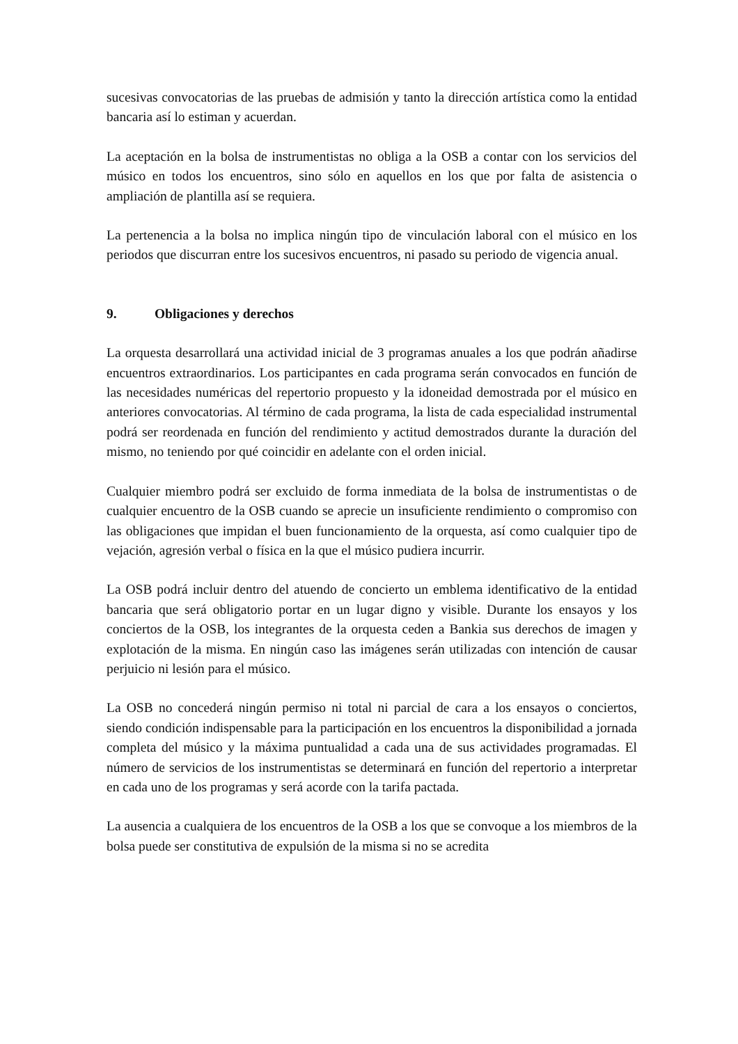sucesivas convocatorias de las pruebas de admisión y tanto la dirección artística como la entidad bancaria así lo estiman y acuerdan.
La aceptación en la bolsa de instrumentistas no obliga a la OSB a contar con los servicios del músico en todos los encuentros, sino sólo en aquellos en los que por falta de asistencia o ampliación de plantilla así se requiera.
La pertenencia a la bolsa no implica ningún tipo de vinculación laboral con el músico en los periodos que discurran entre los sucesivos encuentros, ni pasado su periodo de vigencia anual.
9. Obligaciones y derechos
La orquesta desarrollará una actividad inicial de 3 programas anuales a los que podrán añadirse encuentros extraordinarios. Los participantes en cada programa serán convocados en función de las necesidades numéricas del repertorio propuesto y la idoneidad demostrada por el músico en anteriores convocatorias. Al término de cada programa, la lista de cada especialidad instrumental podrá ser reordenada en función del rendimiento y actitud demostrados durante la duración del mismo, no teniendo por qué coincidir en adelante con el orden inicial.
Cualquier miembro podrá ser excluido de forma inmediata de la bolsa de instrumentistas o de cualquier encuentro de la OSB cuando se aprecie un insuficiente rendimiento o compromiso con las obligaciones que impidan el buen funcionamiento de la orquesta, así como cualquier tipo de vejación, agresión verbal o física en la que el músico pudiera incurrir.
La OSB podrá incluir dentro del atuendo de concierto un emblema identificativo de la entidad bancaria que será obligatorio portar en un lugar digno y visible. Durante los ensayos y los conciertos de la OSB, los integrantes de la orquesta ceden a Bankia sus derechos de imagen y explotación de la misma. En ningún caso las imágenes serán utilizadas con intención de causar perjuicio ni lesión para el músico.
La OSB no concederá ningún permiso ni total ni parcial de cara a los ensayos o conciertos, siendo condición indispensable para la participación en los encuentros la disponibilidad a jornada completa del músico y la máxima puntualidad a cada una de sus actividades programadas. El número de servicios de los instrumentistas se determinará en función del repertorio a interpretar en cada uno de los programas y será acorde con la tarifa pactada.
La ausencia a cualquiera de los encuentros de la OSB a los que se convoque a los miembros de la bolsa puede ser constitutiva de expulsión de la misma si no se acredita